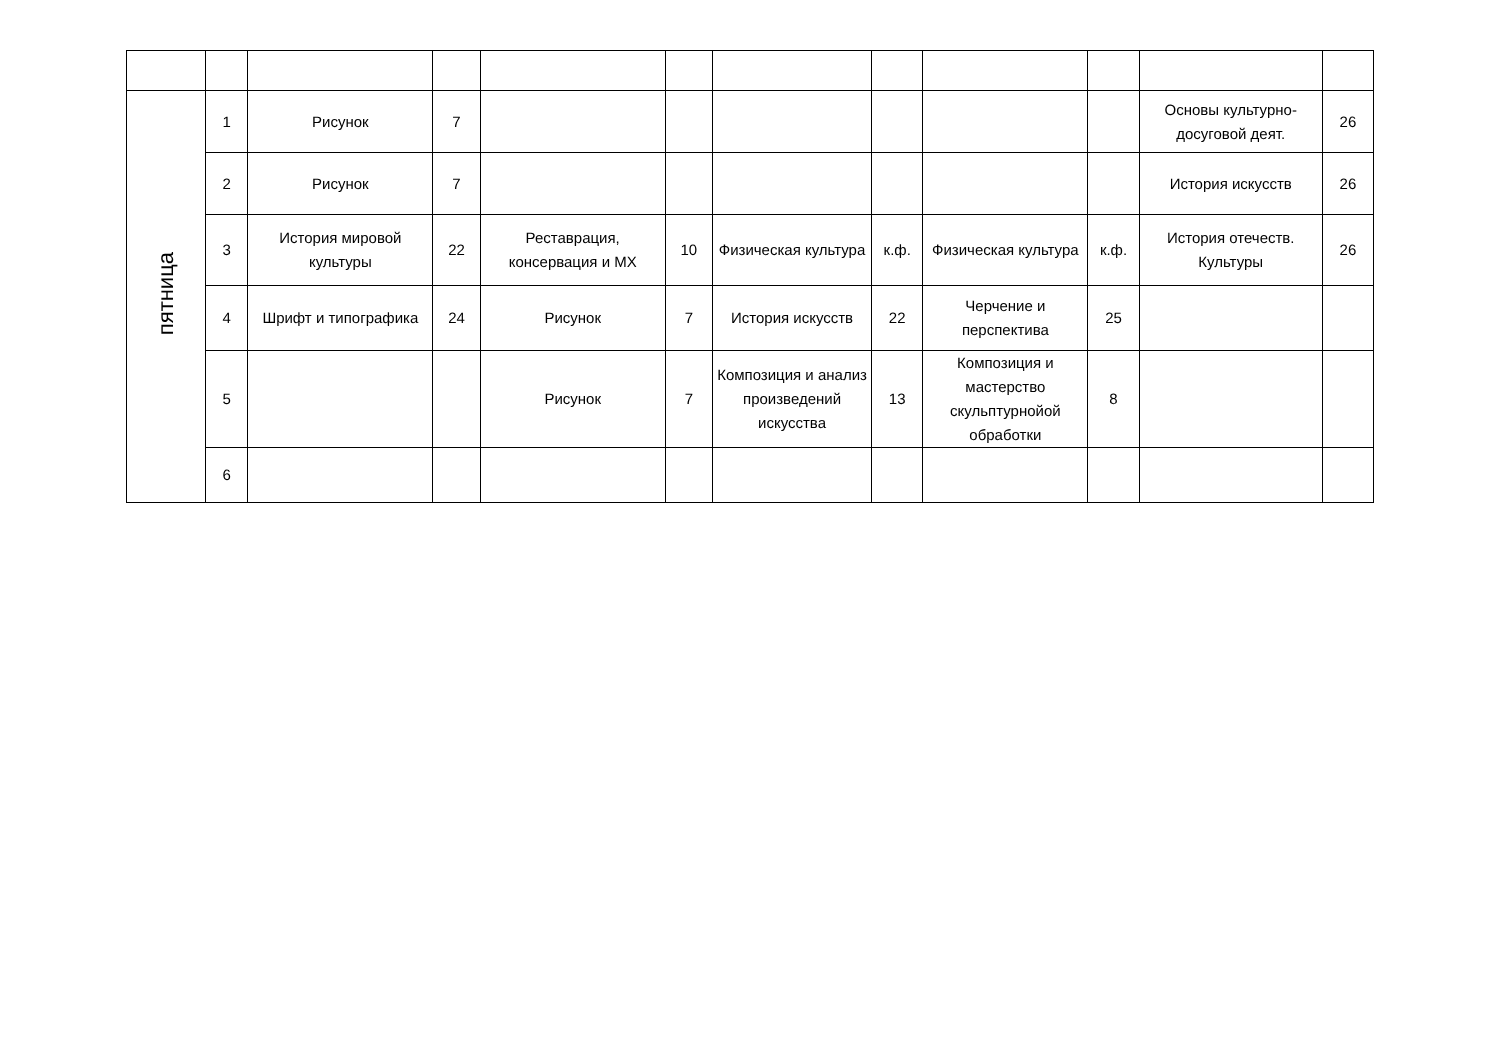| пятница | 1 | Рисунок | 7 | | | | | | | Основы культурно-досуговой деят. | 26 |
| | 2 | Рисунок | 7 | | | | | | | История искусств | 26 |
| | 3 | История мировой культуры | 22 | Реставрация, консервация и МХ | 10 | Физическая культура | к.ф. | Физическая культура | к.ф. | История отечеств. Культуры | 26 |
| | 4 | Шрифт и типографика | 24 | Рисунок | 7 | История искусств | 22 | Черчение и перспектива | 25 | | |
| | 5 | | | Рисунок | 7 | Композиция и анализ произведений искусства | 13 | Композиция и мастерство скульптурнойой обработки | 8 | | |
| | 6 | | | | | | | | | | |